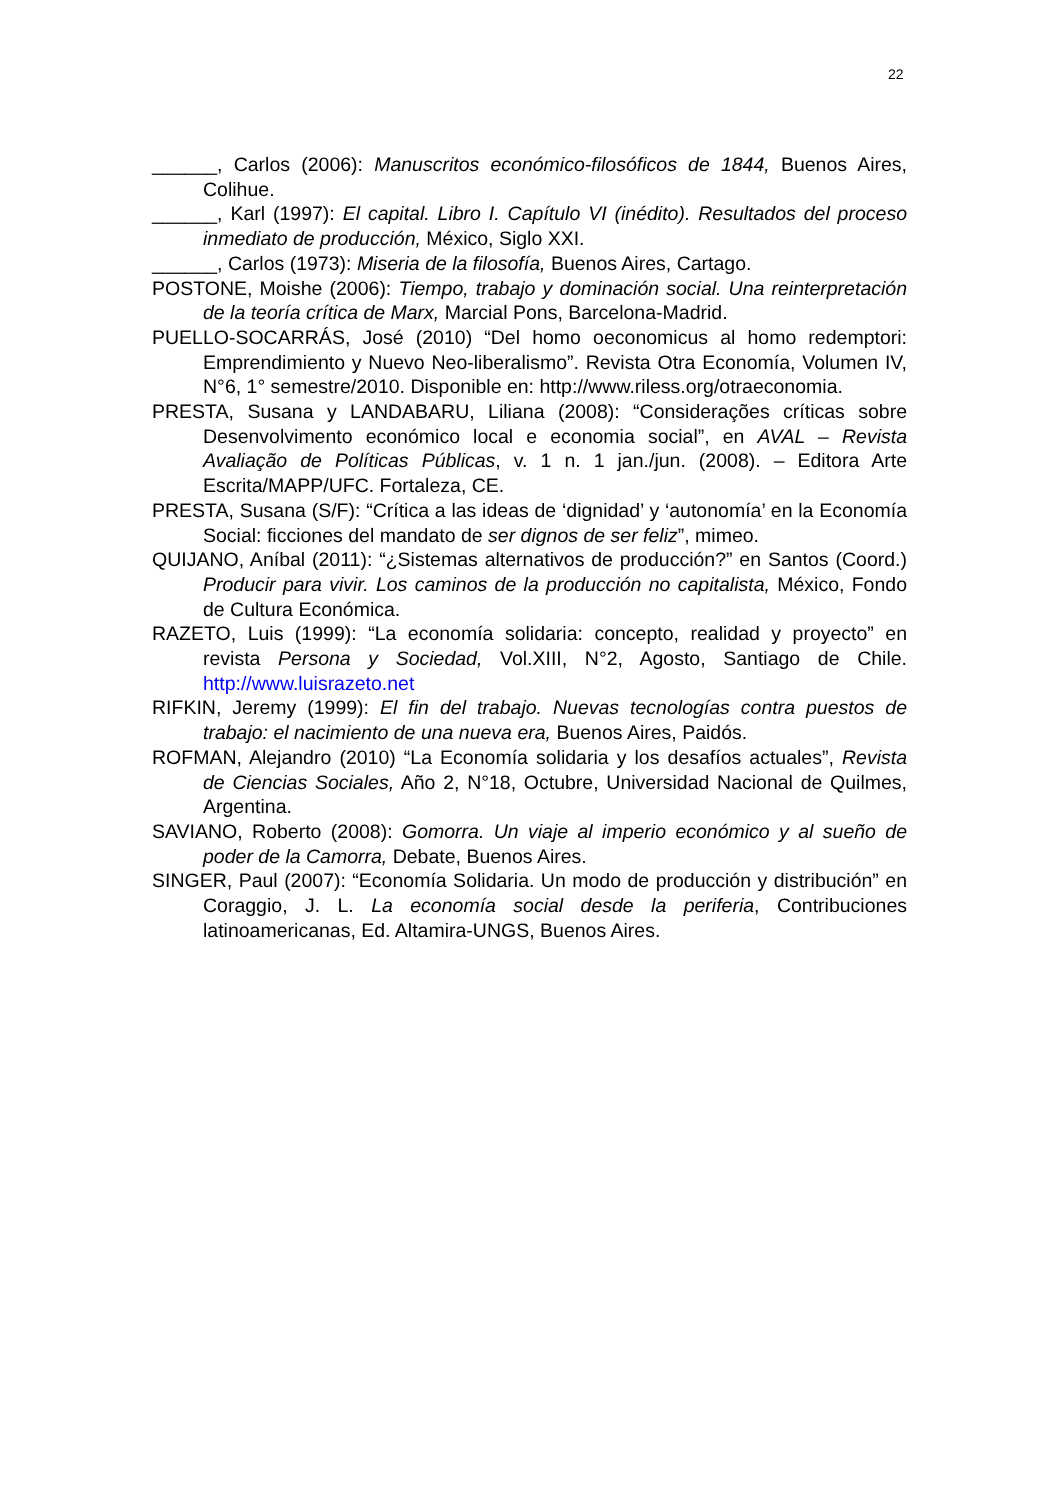22
______, Carlos (2006): Manuscritos económico-filosóficos de 1844, Buenos Aires, Colihue.
______, Karl (1997): El capital. Libro I. Capítulo VI (inédito). Resultados del proceso inmediato de producción, México, Siglo XXI.
______, Carlos (1973): Miseria de la filosofía, Buenos Aires, Cartago.
POSTONE, Moishe (2006): Tiempo, trabajo y dominación social. Una reinterpretación de la teoría crítica de Marx, Marcial Pons, Barcelona-Madrid.
PUELLO-SOCARRÁS, José (2010) “Del homo oeconomicus al homo redemptori: Emprendimiento y Nuevo Neo-liberalismo”. Revista Otra Economía, Volumen IV, N°6, 1° semestre/2010. Disponible en: http://www.riless.org/otraeconomia.
PRESTA, Susana y LANDABARU, Liliana (2008): “Considerações críticas sobre Desenvolvimento económico local e economia social”, en AVAL – Revista Avaliação de Políticas Públicas, v. 1 n. 1 jan./jun. (2008). – Editora Arte Escrita/MAPP/UFC. Fortaleza, CE.
PRESTA, Susana (S/F): “Crítica a las ideas de ‘dignidad’ y ‘autonomía’ en la Economía Social: ficciones del mandato de ser dignos de ser feliz”, mimeo.
QUIJANO, Aníbal (2011): “¿Sistemas alternativos de producción?” en Santos (Coord.) Producir para vivir. Los caminos de la producción no capitalista, México, Fondo de Cultura Económica.
RAZETO, Luis (1999): “La economía solidaria: concepto, realidad y proyecto” en revista Persona y Sociedad, Vol.XIII, N°2, Agosto, Santiago de Chile. http://www.luisrazeto.net
RIFKIN, Jeremy (1999): El fin del trabajo. Nuevas tecnologías contra puestos de trabajo: el nacimiento de una nueva era, Buenos Aires, Paidós.
ROFMAN, Alejandro (2010) “La Economía solidaria y los desafíos actuales”, Revista de Ciencias Sociales, Año 2, N°18, Octubre, Universidad Nacional de Quilmes, Argentina.
SAVIANO, Roberto (2008): Gomorra. Un viaje al imperio económico y al sueño de poder de la Camorra, Debate, Buenos Aires.
SINGER, Paul (2007): “Economía Solidaria. Un modo de producción y distribución” en Coraggio, J. L. La economía social desde la periferia, Contribuciones latinoamericanas, Ed. Altamira-UNGS, Buenos Aires.